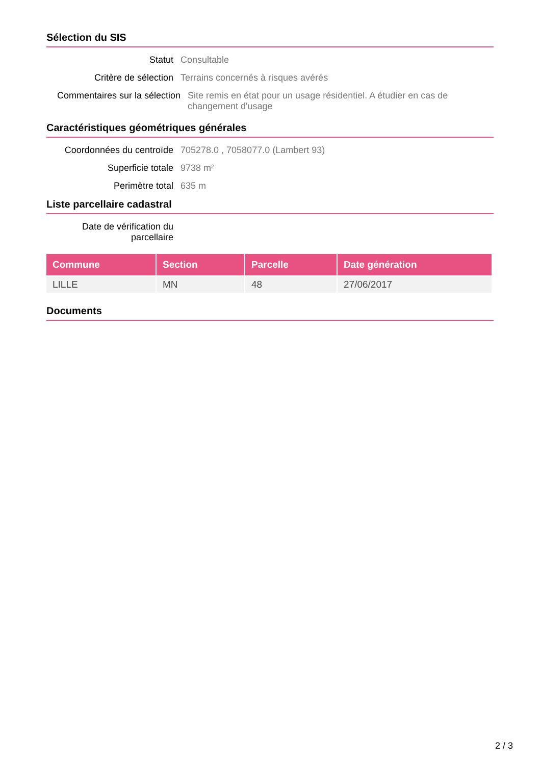Sélection du SIS
Statut Consultable
Critère de sélection Terrains concernés à risques avérés
Commentaires sur la sélection Site remis en état pour un usage résidentiel. A étudier en cas de changement d'usage
Caractéristiques géométriques générales
Coordonnées du centroïde
705278.0 , 7058077.0 (Lambert 93)
Superficie totale 9738 m²
Perimètre total 635 m
Liste parcellaire cadastral
Date de vérification du parcellaire
| Commune | Section | Parcelle | Date génération |
| --- | --- | --- | --- |
| LILLE | MN | 48 | 27/06/2017 |
Documents
2 / 3